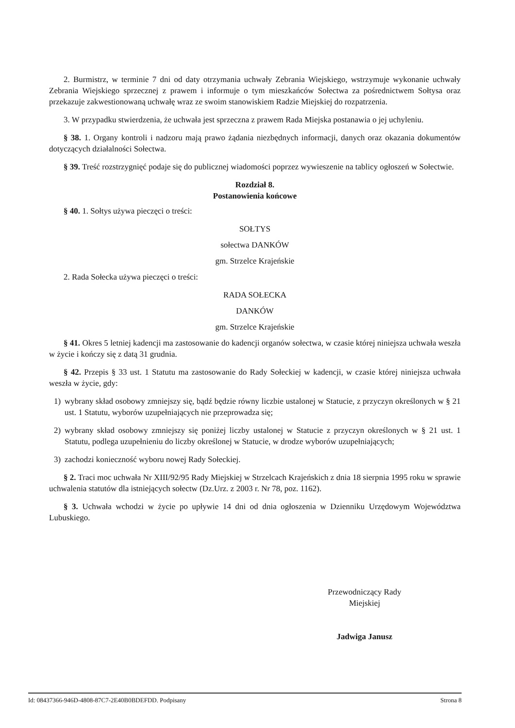2. Burmistrz, w terminie 7 dni od daty otrzymania uchwały Zebrania Wiejskiego, wstrzymuje wykonanie uchwały Zebrania Wiejskiego sprzecznej z prawem i informuje o tym mieszkańców Sołectwa za pośrednictwem Sołtysa oraz przekazuje zakwestionowaną uchwałę wraz ze swoim stanowiskiem Radzie Miejskiej do rozpatrzenia.
3. W przypadku stwierdzenia, że uchwała jest sprzeczna z prawem Rada Miejska postanawia o jej uchyleniu.
§ 38. 1. Organy kontroli i nadzoru mają prawo żądania niezbędnych informacji, danych oraz okazania dokumentów dotyczących działalności Sołectwa.
§ 39. Treść rozstrzygnięć podaje się do publicznej wiadomości poprzez wywieszenie na tablicy ogłoszeń w Sołectwie.
Rozdział 8.
Postanowienia końcowe
§ 40. 1. Sołtys używa pieczęci o treści:
SOŁTYS
sołectwa DANKÓW
gm. Strzelce Krajeńskie
2. Rada Sołecka używa pieczęci o treści:
RADA SOŁECKA
DANKÓW
gm. Strzelce Krajeńskie
§ 41. Okres 5 letniej kadencji ma zastosowanie do kadencji organów sołectwa, w czasie której niniejsza uchwała weszła w życie i kończy się z datą 31 grudnia.
§ 42. Przepis § 33 ust. 1 Statutu ma zastosowanie do Rady Sołeckiej w kadencji, w czasie której niniejsza uchwała weszła w życie, gdy:
1) wybrany skład osobowy zmniejszy się, bądź będzie równy liczbie ustalonej w Statucie, z przyczyn określonych w § 21 ust. 1 Statutu, wyborów uzupełniających nie przeprowadza się;
2) wybrany skład osobowy zmniejszy się poniżej liczby ustalonej w Statucie z przyczyn określonych w § 21 ust. 1 Statutu, podlega uzupełnieniu do liczby określonej w Statucie, w drodze wyborów uzupełniających;
3) zachodzi konieczność wyboru nowej Rady Sołeckiej.
§ 2. Traci moc uchwała Nr XIII/92/95 Rady Miejskiej w Strzelcach Krajeńskich z dnia 18 sierpnia 1995 roku w sprawie uchwalenia statutów dla istniejących sołectw (Dz.Urz. z 2003 r. Nr 78, poz. 1162).
§ 3. Uchwała wchodzi w życie po upływie 14 dni od dnia ogłoszenia w Dzienniku Urzędowym Województwa Lubuskiego.
Przewodniczący Rady
Miejskiej
Jadwiga Janusz
Id: 08437366-946D-4808-87C7-2E40B0BDEFDD. Podpisany Strona 8